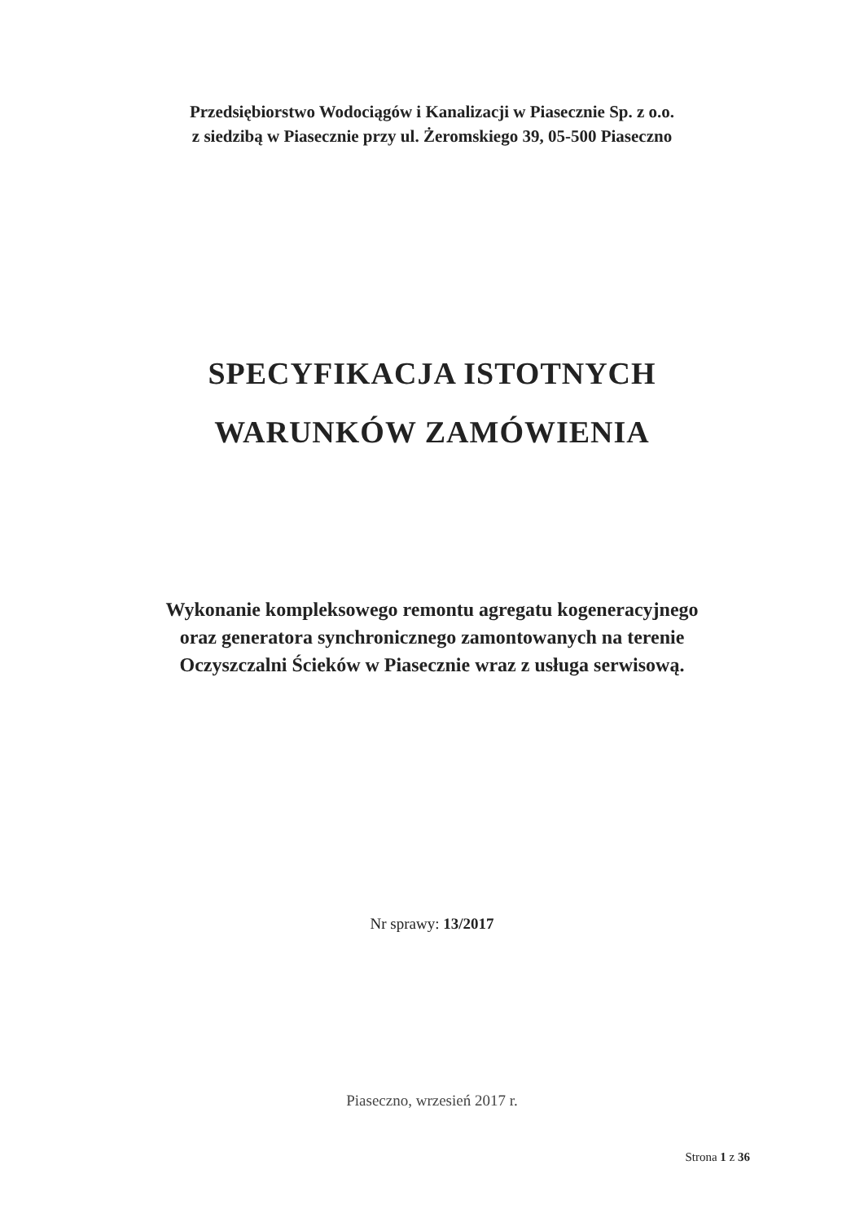Przedsiębiorstwo Wodociągów i Kanalizacji w Piasecznie Sp. z o.o.
z siedzibą w Piasecznie przy ul. Żeromskiego 39, 05-500 Piaseczno
SPECYFIKACJA ISTOTNYCH
WARUNKÓW ZAMÓWIENIA
Wykonanie kompleksowego remontu agregatu kogeneracyjnego
oraz generatora synchronicznego zamontowanych na terenie
Oczyszczalni Ścieków w Piasecznie wraz z usługa serwisową.
Nr sprawy: 13/2017
Piaseczno, wrzesień 2017 r.
Strona 1 z 36